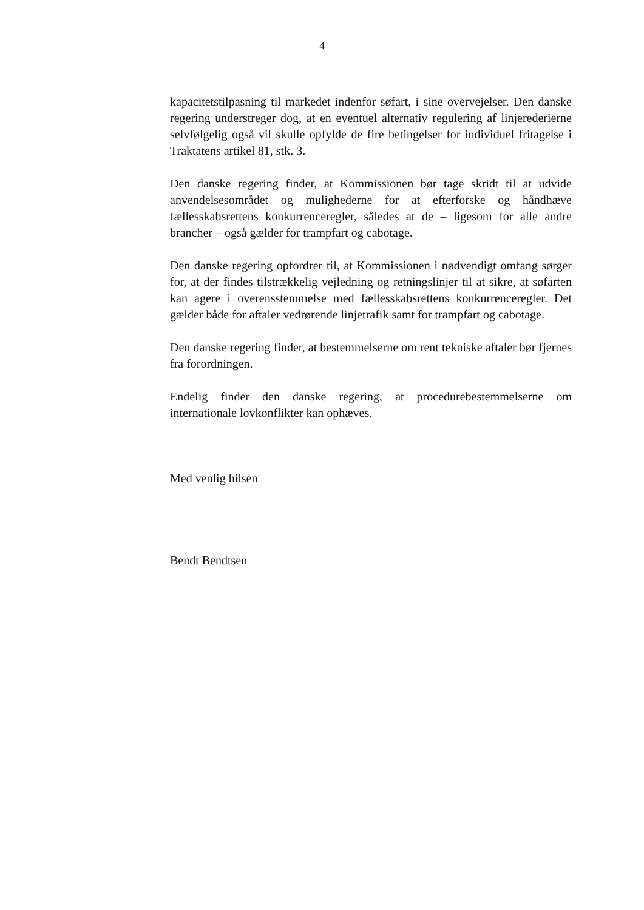4
kapacitetstilpasning til markedet indenfor søfart, i sine overvejelser. Den danske regering understreger dog, at en eventuel alternativ regulering af linjerederierne selvfølgelig også vil skulle opfylde de fire betingelser for individuel fritagelse i Traktatens artikel 81, stk. 3.
Den danske regering finder, at Kommissionen bør tage skridt til at udvide anvendelsesområdet og mulighederne for at efterforske og håndhæve fællesskabsrettens konkurrenceregler, således at de – ligesom for alle andre brancher – også gælder for trampfart og cabotage.
Den danske regering opfordrer til, at Kommissionen i nødvendigt omfang sørger for, at der findes tilstrækkelig vejledning og retningslinjer til at sikre, at søfarten kan agere i overensstemmelse med fællesskabsrettens konkurrenceregler. Det gælder både for aftaler vedrørende linjetrafik samt for trampfart og cabotage.
Den danske regering finder, at bestemmelserne om rent tekniske aftaler bør fjernes fra forordningen.
Endelig finder den danske regering, at procedurebestemmelserne om internationale lovkonflikter kan ophæves.
Med venlig hilsen
Bendt Bendtsen